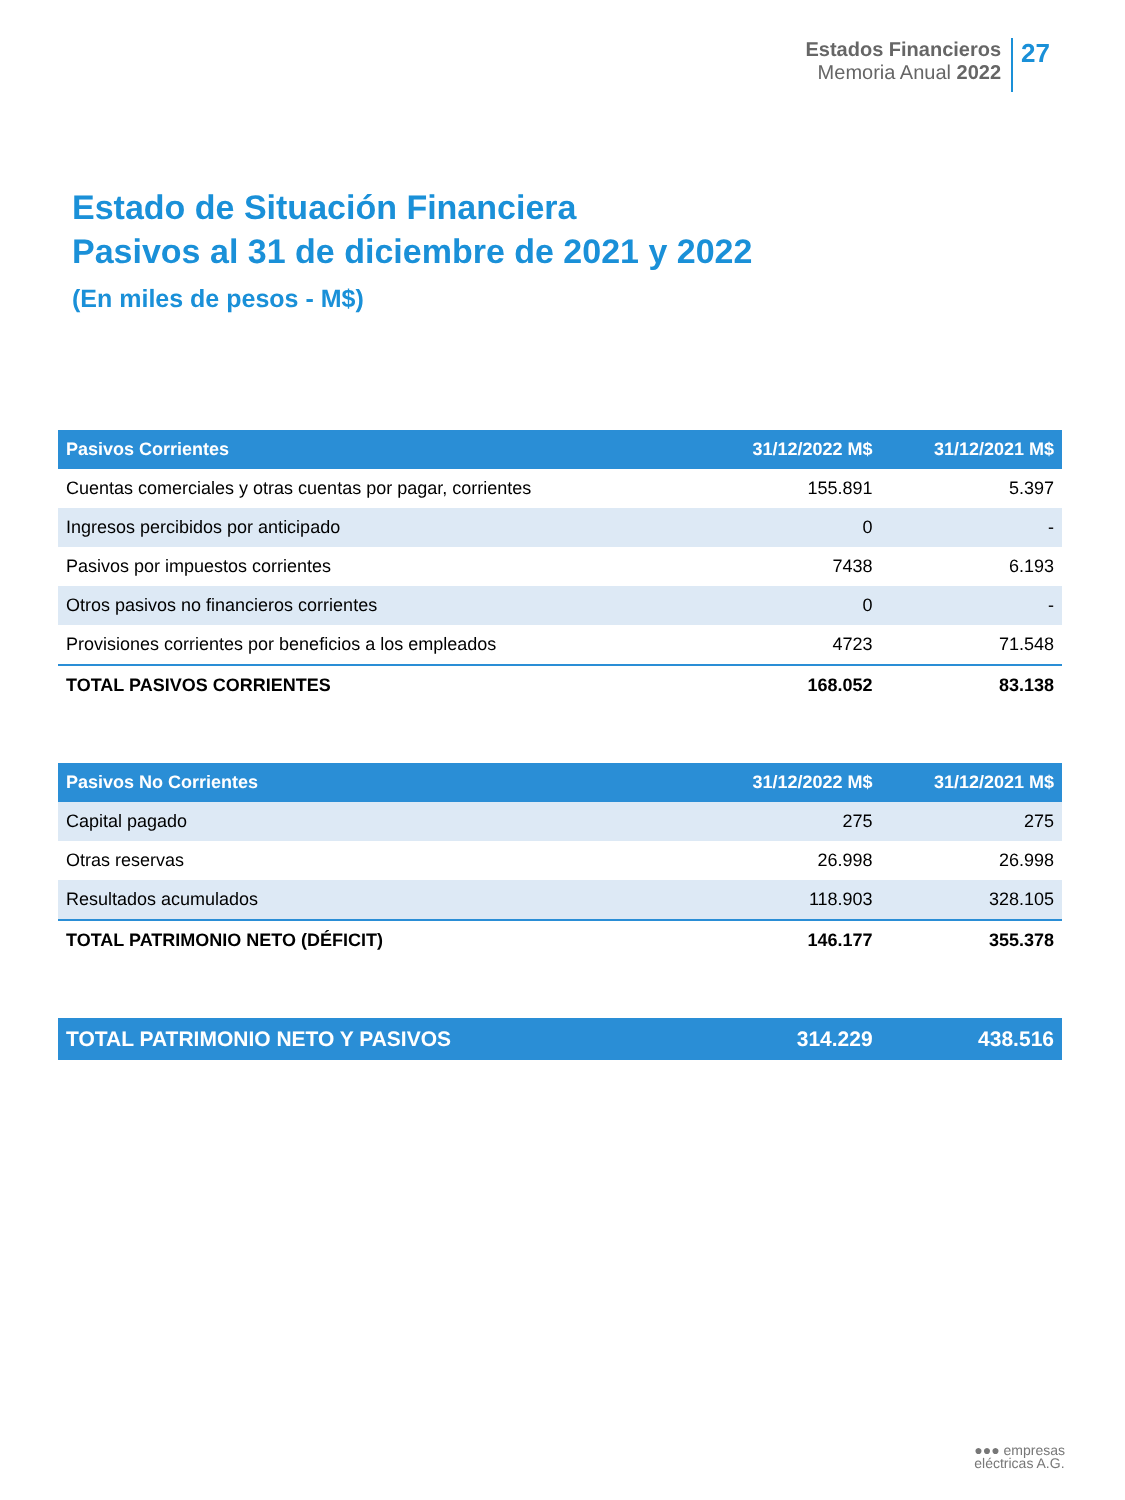Estados Financieros
Memoria Anual 2022
27
Estado de Situación Financiera
Pasivos al 31 de diciembre de 2021 y 2022
(En miles de pesos - M$)
| Pasivos Corrientes | 31/12/2022 M$ | 31/12/2021 M$ |
| --- | --- | --- |
| Cuentas comerciales y otras cuentas por pagar, corrientes | 155.891 | 5.397 |
| Ingresos percibidos por anticipado | 0 | - |
| Pasivos por impuestos corrientes | 7438 | 6.193 |
| Otros pasivos no financieros corrientes | 0 | - |
| Provisiones corrientes por beneficios a los empleados | 4723 | 71.548 |
| TOTAL PASIVOS CORRIENTES | 168.052 | 83.138 |
| Pasivos No Corrientes | 31/12/2022 M$ | 31/12/2021 M$ |
| Capital pagado | 275 | 275 |
| Otras reservas | 26.998 | 26.998 |
| Resultados acumulados | 118.903 | 328.105 |
| TOTAL PATRIMONIO NETO (DÉFICIT) | 146.177 | 355.378 |
| TOTAL PATRIMONIO NETO Y PASIVOS | 314.229 | 438.516 |
●●● empresas
eléctricas A.G.